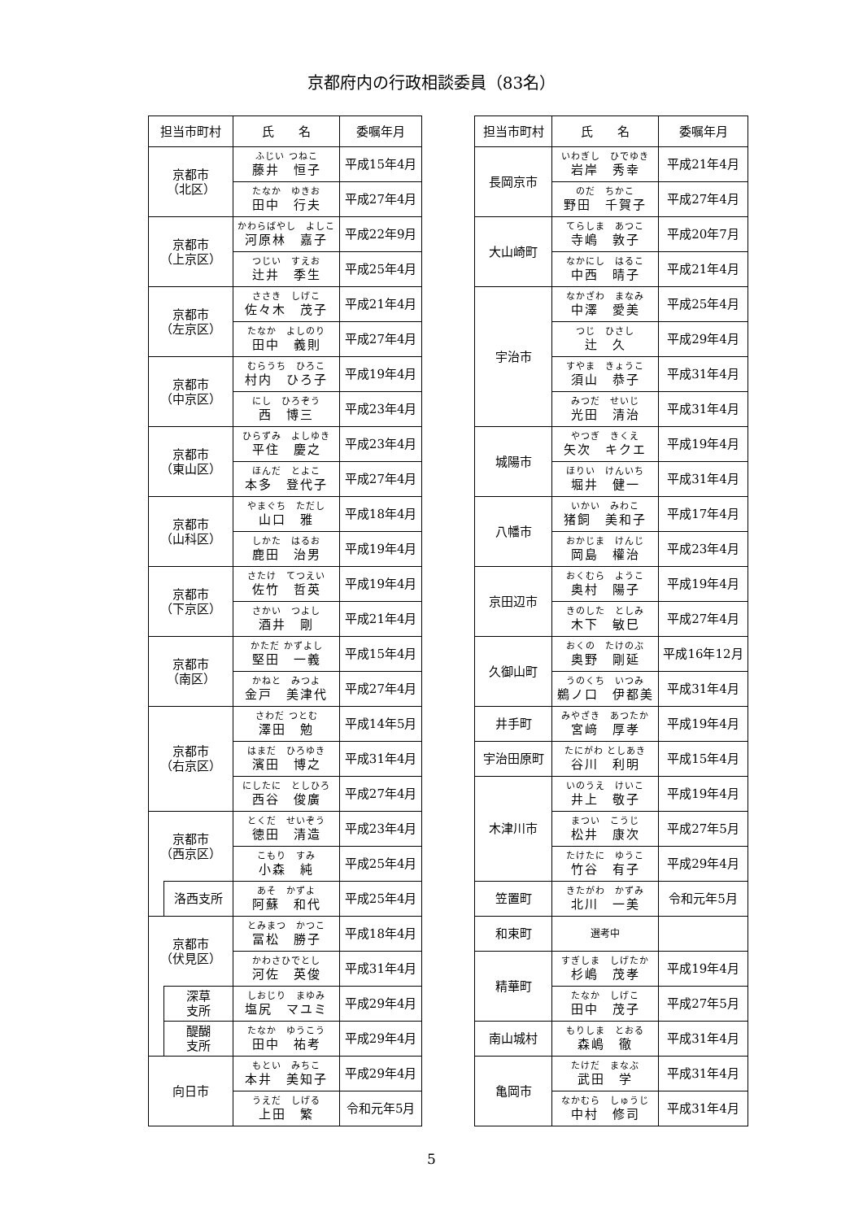京都府内の行政相談委員（83名）
| 担当市町村 | | 氏 名 | 委嘱年月 |
| --- | --- | --- | --- |
| 京都市 （北区） | | ふじい つねこ 藤井 恒子 | 平成15年4月 |
| | | たなか ゆきお 田中 行夫 | 平成27年4月 |
| 京都市 （上京区） | | かわらばやし よしこ 河原林 嘉子 | 平成22年9月 |
| | | つじい すえお 辻井 季生 | 平成25年4月 |
| 京都市 （左京区） | | ささき しげこ 佐々木 茂子 | 平成21年4月 |
| | | たなか よしのり 田中 義則 | 平成27年4月 |
| 京都市 （中京区） | | むらうち ひろこ 村内 ひろ子 | 平成19年4月 |
| | | にし ひろぞう 西 博三 | 平成23年4月 |
| 京都市 （東山区） | | ひらずみ よしゆき 平住 慶之 | 平成23年4月 |
| | | ほんだ とよこ 本多 登代子 | 平成27年4月 |
| 京都市 （山科区） | | やまぐち ただし 山口 雅 | 平成18年4月 |
| | | しかた はるお 鹿田 治男 | 平成19年4月 |
| 京都市 （下京区） | | さたけ てつえい 佐竹 哲英 | 平成19年4月 |
| | | さかい つよし 酒井 剛 | 平成21年4月 |
| 京都市 （南区） | | かただ かずよし 堅田 一義 | 平成15年4月 |
| | | かねと みつよ 金戸 美津代 | 平成27年4月 |
| 京都市 （右京区） | | さわだ つとむ 澤田 勉 | 平成14年5月 |
| | | はまだ ひろゆき 濱田 博之 | 平成31年4月 |
| | | にしたに としひろ 西谷 俊廣 | 平成27年4月 |
| 京都市 （西京区） | | とくだ せいぞう 徳田 清造 | 平成23年4月 |
| | | こもり すみ 小森 純 | 平成25年4月 |
| | 洛西支所 | あそ かずよ 阿蘇 和代 | 平成25年4月 |
| 京都市 （伏見区） | | とみまつ かつこ 冨松 勝子 | 平成18年4月 |
| | | かわさひでとし 河佐 英俊 | 平成31年4月 |
| | 深草 支所 | しおじり まゆみ 塩尻 マユミ | 平成29年4月 |
| | 醍醐 支所 | たなか ゆうこう 田中 祐考 | 平成29年4月 |
| 向日市 | | もとい みちこ 本井 美知子 | 平成29年4月 |
| | | うえだ しげる 上田 繁 | 令和元年5月 |
| 担当市町村 | 氏 名 | 委嘱年月 |
| --- | --- | --- |
| 長岡京市 | いわぎし ひでゆき 岩岸 秀幸 | 平成21年4月 |
| | のだ ちかこ 野田 千賀子 | 平成27年4月 |
| 大山崎町 | てらしま あつこ 寺嶋 敦子 | 平成20年7月 |
| | なかにし はるこ 中西 晴子 | 平成21年4月 |
| 宇治市 | なかざわ まなみ 中澤 愛美 | 平成25年4月 |
| | つじ ひさし 辻 久 | 平成29年4月 |
| | すやま きょうこ 須山 恭子 | 平成31年4月 |
| | みつだ せいじ 光田 清治 | 平成31年4月 |
| 城陽市 | やつぎ きくえ 矢次 キクエ | 平成19年4月 |
| | ほりい けんいち 堀井 健一 | 平成31年4月 |
| 八幡市 | いかい みわこ 猪飼 美和子 | 平成17年4月 |
| | おかじま けんじ 岡島 權治 | 平成23年4月 |
| 京田辺市 | おくむら ようこ 奥村 陽子 | 平成19年4月 |
| | きのした としみ 木下 敏巳 | 平成27年4月 |
| 久御山町 | おくの たけのぶ 奥野 剛延 | 平成16年12月 |
| | うのくち いつみ 鵜ノ口 伊都美 | 平成31年4月 |
| 井手町 | みやざき あつたか 宮﨑 厚孝 | 平成19年4月 |
| 宇治田原町 | たにがわ としあき 谷川 利明 | 平成15年4月 |
| 木津川市 | いのうえ けいこ 井上 敬子 | 平成19年4月 |
| | まつい こうじ 松井 康次 | 平成27年5月 |
| | たけたに ゆうこ 竹谷 有子 | 平成29年4月 |
| 笠置町 | きたがわ かずみ 北川 一美 | 令和元年5月 |
| 和束町 | 選考中 | |
| 精華町 | すぎしま しげたか 杉嶋 茂孝 | 平成19年4月 |
| | たなか しげこ 田中 茂子 | 平成27年5月 |
| 南山城村 | もりしま とおる 森嶋 徹 | 平成31年4月 |
| 亀岡市 | たけだ まなぶ 武田 学 | 平成31年4月 |
| | なかむら しゅうじ 中村 修司 | 平成31年4月 |
5